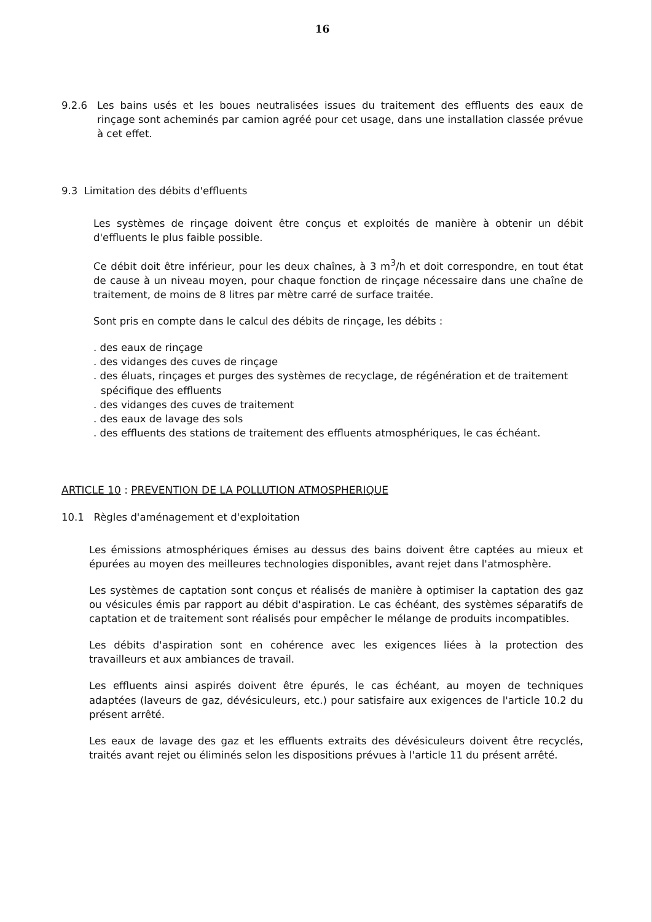16
9.2.6 Les bains usés et les boues neutralisées issues du traitement des effluents des eaux de rinçage sont acheminés par camion agréé pour cet usage, dans une installation classée prévue à cet effet.
9.3 Limitation des débits d'effluents
Les systèmes de rinçage doivent être conçus et exploités de manière à obtenir un débit d'effluents le plus faible possible.
Ce débit doit être inférieur, pour les deux chaînes, à 3 m<sup>3</sup>/h et doit correspondre, en tout état de cause à un niveau moyen, pour chaque fonction de rinçage nécessaire dans une chaîne de traitement, de moins de 8 litres par mètre carré de surface traitée.
Sont pris en compte dans le calcul des débits de rinçage, les débits :
. des eaux de rinçage
. des vidanges des cuves de rinçage
. des éluats, rinçages et purges des systèmes de recyclage, de régénération et de traitement spécifique des effluents
. des vidanges des cuves de traitement
. des eaux de lavage des sols
. des effluents des stations de traitement des effluents atmosphériques, le cas échéant.
ARTICLE 10 : PREVENTION DE LA POLLUTION ATMOSPHERIQUE
10.1 Règles d'aménagement et d'exploitation
Les émissions atmosphériques émises au dessus des bains doivent être captées au mieux et épurées au moyen des meilleures technologies disponibles, avant rejet dans l'atmosphère.
Les systèmes de captation sont conçus et réalisés de manière à optimiser la captation des gaz ou vésicules émis par rapport au débit d'aspiration. Le cas échéant, des systèmes séparatifs de captation et de traitement sont réalisés pour empêcher le mélange de produits incompatibles.
Les débits d'aspiration sont en cohérence avec les exigences liées à la protection des travailleurs et aux ambiances de travail.
Les effluents ainsi aspirés doivent être épurés, le cas échéant, au moyen de techniques adaptées (laveurs de gaz, dévésiculeurs, etc.) pour satisfaire aux exigences de l'article 10.2 du présent arrêté.
Les eaux de lavage des gaz et les effluents extraits des dévésiculeurs doivent être recyclés, traités avant rejet ou éliminés selon les dispositions prévues à l'article 11 du présent arrêté.